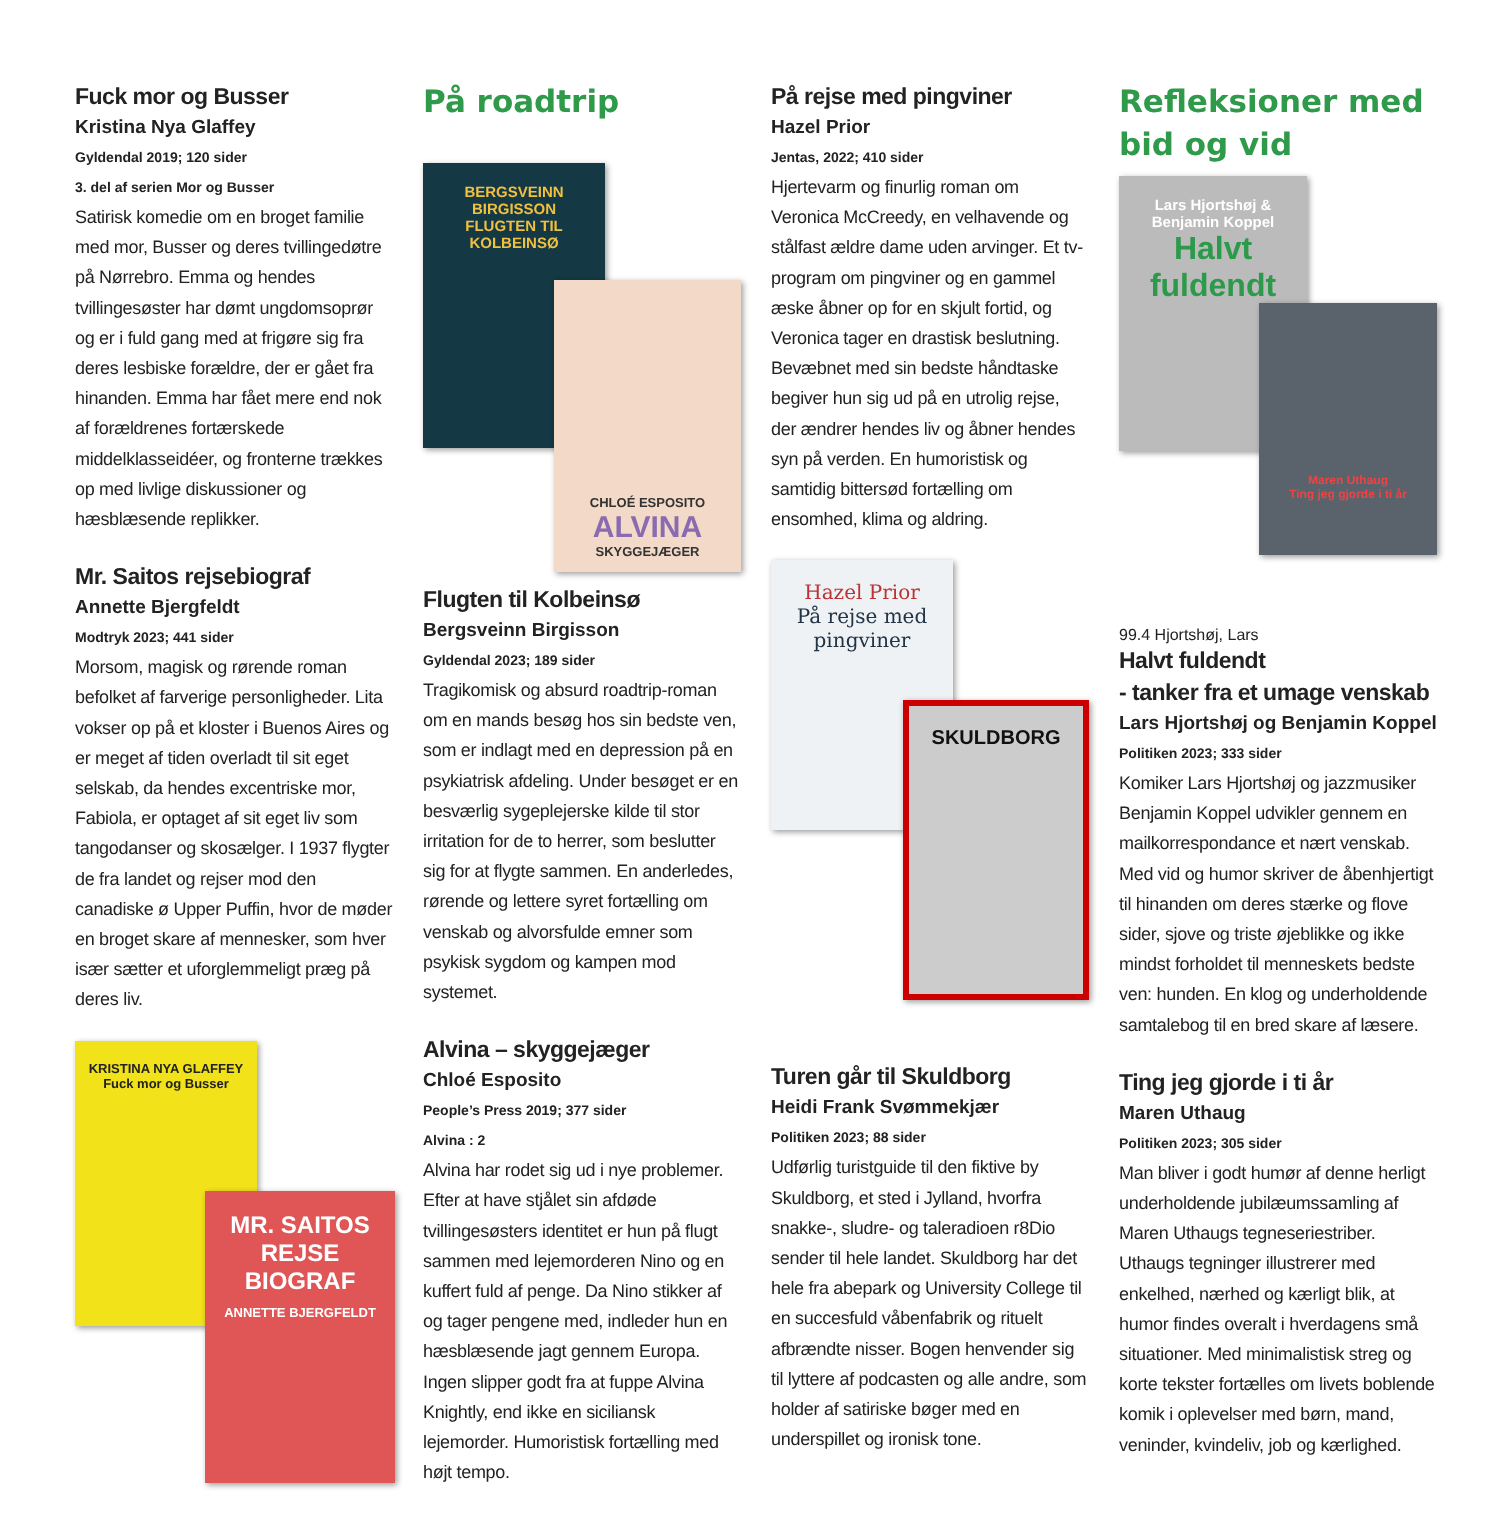Fuck mor og Busser
Kristina Nya Glaffey
Gyldendal 2019; 120 sider
3. del af serien Mor og Busser
Satirisk komedie om en broget familie med mor, Busser og deres tvillingedøtre på Nørrebro. Emma og hendes tvillingesøster har dømt ungdomsoprør og er i fuld gang med at frigøre sig fra deres lesbiske forældre, der er gået fra hinanden. Emma har fået mere end nok af forældrenes fortærskede middelklasseidéer, og fronterne trækkes op med livlige diskussioner og hæsblæsende replikker.
Mr. Saitos rejsebiograf
Annette Bjergfeldt
Modtryk 2023; 441 sider
Morsom, magisk og rørende roman befolket af farverige personligheder. Lita vokser op på et kloster i Buenos Aires og er meget af tiden overladt til sit eget selskab, da hendes excentriske mor, Fabiola, er optaget af sit eget liv som tangodanser og skosælger. I 1937 flygter de fra landet og rejser mod den canadiske ø Upper Puffin, hvor de møder en broget skare af mennesker, som hver især sætter et uforglemmeligt præg på deres liv.
KRISTINA NYA GLAFFEY
Fuck mor og Busser
MR. SAITOS REJSE BIOGRAF
ANNETTE BJERGFELDT
På roadtrip
BERGSVEINN BIRGISSON
FLUGTEN TIL KOLBEINSØ
CHLOÉ ESPOSITO
ALVINA
SKYGGEJÆGER
Flugten til Kolbeinsø
Bergsveinn Birgisson
Gyldendal 2023; 189 sider
Tragikomisk og absurd roadtrip-roman om en mands besøg hos sin bedste ven, som er indlagt med en depression på en psykiatrisk afdeling. Under besøget er en besværlig sygeplejerske kilde til stor irritation for de to herrer, som beslutter sig for at flygte sammen. En anderledes, rørende og lettere syret fortælling om venskab og alvorsfulde emner som psykisk sygdom og kampen mod systemet.
Alvina – skyggejæger
Chloé Esposito
People’s Press 2019; 377 sider
Alvina : 2
Alvina har rodet sig ud i nye problemer. Efter at have stjålet sin afdøde tvillingesøsters identitet er hun på flugt sammen med lejemorderen Nino og en kuffert fuld af penge. Da Nino stikker af og tager pengene med, indleder hun en hæsblæsende jagt gennem Europa. Ingen slipper godt fra at fuppe Alvina Knightly, end ikke en siciliansk lejemorder. Humoristisk fortælling med højt tempo.
På rejse med pingviner
Hazel Prior
Jentas, 2022; 410 sider
Hjertevarm og finurlig roman om Veronica McCreedy, en velhavende og stålfast ældre dame uden arvinger. Et tv-program om pingviner og en gammel æske åbner op for en skjult fortid, og Veronica tager en drastisk beslutning. Bevæbnet med sin bedste håndtaske begiver hun sig ud på en utrolig rejse, der ændrer hendes liv og åbner hendes syn på verden. En humoristisk og samtidig bittersød fortælling om ensomhed, klima og aldring.
Hazel Prior
På rejse med pingviner
SKULDBORG
Turen går til Skuldborg
Heidi Frank Svømmekjær
Politiken 2023; 88 sider
Udførlig turistguide til den fiktive by Skuldborg, et sted i Jylland, hvorfra snakke-, sludre- og taleradioen r8Dio sender til hele landet. Skuldborg har det hele fra abepark og University College til en succesfuld våbenfabrik og rituelt afbrændte nisser. Bogen henvender sig til lyttere af podcasten og alle andre, som holder af satiriske bøger med en underspillet og ironisk tone.
Refleksioner med bid og vid
Lars Hjortshøj & Benjamin Koppel
Halvt fuldendt
Maren Uthaug
Ting jeg gjorde i ti år
99.4 Hjortshøj, Lars
Halvt fuldendt
- tanker fra et umage venskab
Lars Hjortshøj og Benjamin Koppel
Politiken 2023; 333 sider
Komiker Lars Hjortshøj og jazzmusiker Benjamin Koppel udvikler gennem en mailkorrespondance et nært venskab. Med vid og humor skriver de åbenhjertigt til hinanden om deres stærke og flove sider, sjove og triste øjeblikke og ikke mindst forholdet til menneskets bedste ven: hunden. En klog og underholdende samtalebog til en bred skare af læsere.
Ting jeg gjorde i ti år
Maren Uthaug
Politiken 2023; 305 sider
Man bliver i godt humør af denne herligt underholdende jubilæumssamling af Maren Uthaugs tegneseriestriber. Uthaugs tegninger illustrerer med enkelhed, nærhed og kærligt blik, at humor findes overalt i hverdagens små situationer. Med minimalistisk streg og korte tekster fortælles om livets boblende komik i oplevelser med børn, mand, veninder, kvindeliv, job og kærlighed.